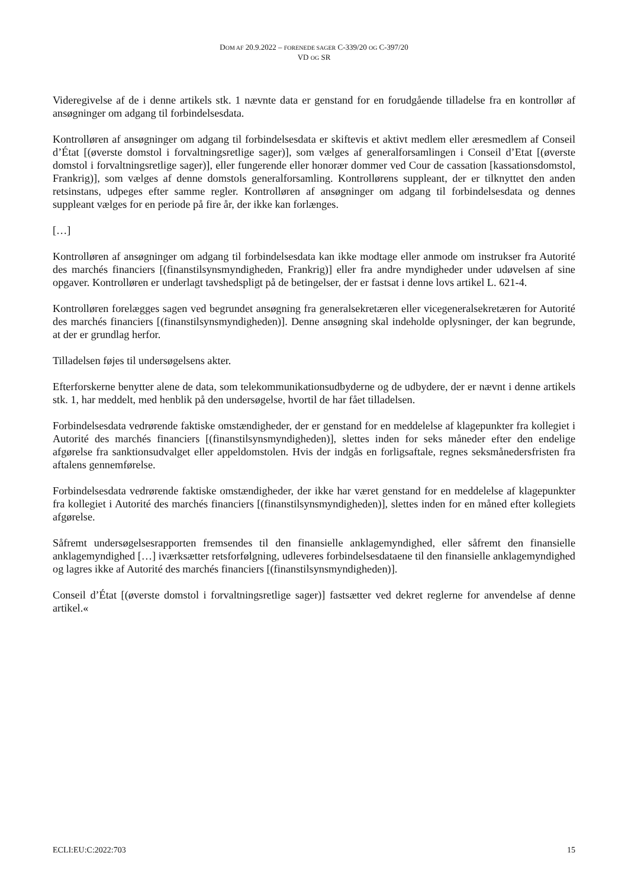DOM AF 20.9.2022 – FORENEDE SAGER C-339/20 OG C-397/20
VD OG SR
Videregivelse af de i denne artikels stk. 1 nævnte data er genstand for en forudgående tilladelse fra en kontrollør af ansøgninger om adgang til forbindelsesdata.
Kontrolløren af ansøgninger om adgang til forbindelsesdata er skiftevis et aktivt medlem eller æresmedlem af Conseil d’État [(øverste domstol i forvaltningsretlige sager)], som vælges af generalforsamlingen i Conseil d’Etat [(øverste domstol i forvaltningsretlige sager)], eller fungerende eller honorær dommer ved Cour de cassation [kassationsdomstol, Frankrig)], som vælges af denne domstols generalforsamling. Kontrollørens suppleant, der er tilknyttet den anden retsinstans, udpeges efter samme regler. Kontrolløren af ansøgninger om adgang til forbindelsesdata og dennes suppleant vælges for en periode på fire år, der ikke kan forlænges.
[…]
Kontrolløren af ansøgninger om adgang til forbindelsesdata kan ikke modtage eller anmode om instrukser fra Autorité des marchés financiers [(finanstilsynsmyndigheden, Frankrig)] eller fra andre myndigheder under udøvelsen af sine opgaver. Kontrolløren er underlagt tavshedspligt på de betingelser, der er fastsat i denne lovs artikel L. 621-4.
Kontrolløren forelægges sagen ved begrundet ansøgning fra generalsekretæren eller vicegeneralsekretæren for Autorité des marchés financiers [(finanstilsynsmyndigheden)]. Denne ansøgning skal indeholde oplysninger, der kan begrunde, at der er grundlag herfor.
Tilladelsen føjes til undersøgelsens akter.
Efterforskerne benytter alene de data, som telekommunikationsudbyderne og de udbydere, der er nævnt i denne artikels stk. 1, har meddelt, med henblik på den undersøgelse, hvortil de har fået tilladelsen.
Forbindelsesdata vedrørende faktiske omstændigheder, der er genstand for en meddelelse af klagepunkter fra kollegiet i Autorité des marchés financiers [(finanstilsynsmyndigheden)], slettes inden for seks måneder efter den endelige afgørelse fra sanktionsudvalget eller appeldomstolen. Hvis der indgås en forligsaftale, regnes seksmånedersfristen fra aftalens gennemførelse.
Forbindelsesdata vedrørende faktiske omstændigheder, der ikke har været genstand for en meddelelse af klagepunkter fra kollegiet i Autorité des marchés financiers [(finanstilsynsmyndigheden)], slettes inden for en måned efter kollegiets afgørelse.
Såfremt undersøgelsesrapporten fremsendes til den finansielle anklagemyndighed, eller såfremt den finansielle anklagemyndighed […] iværksætter retsforfølgning, udleveres forbindelsesdataene til den finansielle anklagemyndighed og lagres ikke af Autorité des marchés financiers [(finanstilsynsmyndigheden)].
Conseil d’État [(øverste domstol i forvaltningsretlige sager)] fastsætter ved dekret reglerne for anvendelse af denne artikel.«
ECLI:EU:C:2022:703 15